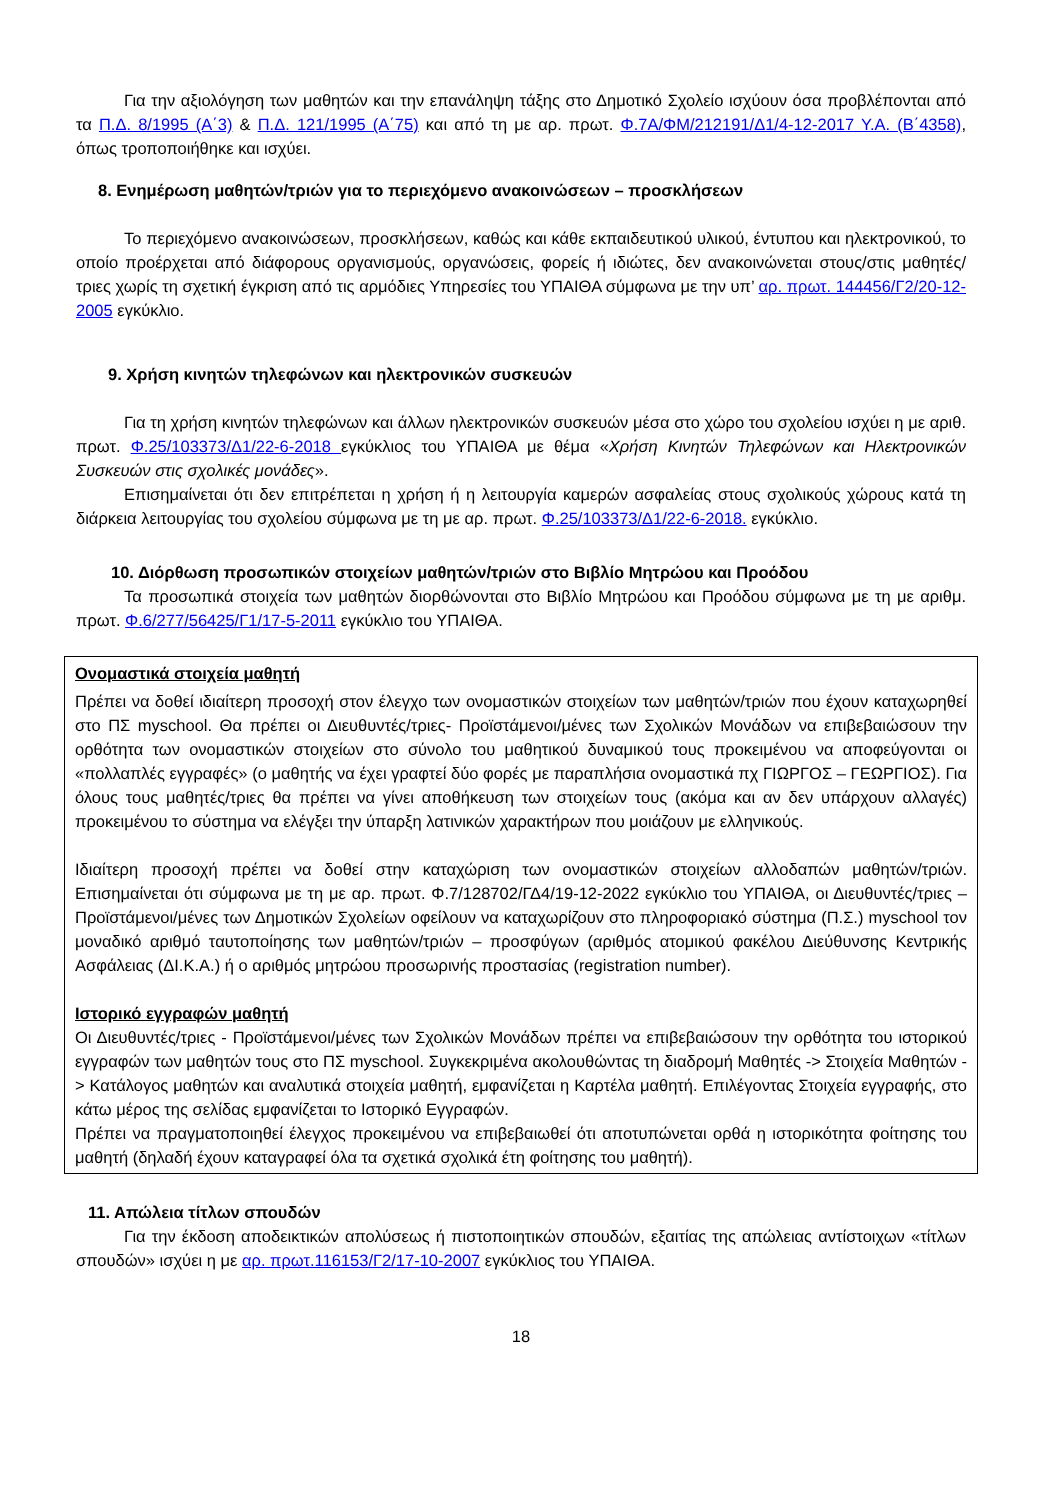Για την αξιολόγηση των μαθητών και την επανάληψη τάξης στο Δημοτικό Σχολείο ισχύουν όσα προβλέπονται από τα Π.Δ. 8/1995 (Α΄3) & Π.Δ. 121/1995 (Α΄75) και από τη με αρ. πρωτ. Φ.7Α/ΦΜ/212191/Δ1/4-12-2017 Υ.Α. (Β΄4358), όπως τροποποιήθηκε και ισχύει.
8. Ενημέρωση μαθητών/τριών για το περιεχόμενο ανακοινώσεων – προσκλήσεων
Το περιεχόμενο ανακοινώσεων, προσκλήσεων, καθώς και κάθε εκπαιδευτικού υλικού, έντυπου και ηλεκτρονικού, το οποίο προέρχεται από διάφορους οργανισμούς, οργανώσεις, φορείς ή ιδιώτες, δεν ανακοινώνεται στους/στις μαθητές/τριες χωρίς τη σχετική έγκριση από τις αρμόδιες Υπηρεσίες του ΥΠΑΙΘΑ σύμφωνα με την υπ’ αρ. πρωτ. 144456/Γ2/20-12-2005 εγκύκλιο.
9. Χρήση κινητών τηλεφώνων και ηλεκτρονικών συσκευών
Για τη χρήση κινητών τηλεφώνων και άλλων ηλεκτρονικών συσκευών μέσα στο χώρο του σχολείου ισχύει η με αριθ. πρωτ. Φ.25/103373/Δ1/22-6-2018 εγκύκλιος του ΥΠΑΙΘΑ με θέμα «Χρήση Κινητών Τηλεφώνων και Ηλεκτρονικών Συσκευών στις σχολικές μονάδες».
Επισημαίνεται ότι δεν επιτρέπεται η χρήση ή η λειτουργία καμερών ασφαλείας στους σχολικούς χώρους κατά τη διάρκεια λειτουργίας του σχολείου σύμφωνα με τη με αρ. πρωτ. Φ.25/103373/Δ1/22-6-2018. εγκύκλιο.
10. Διόρθωση προσωπικών στοιχείων μαθητών/τριών στο Βιβλίο Μητρώου και Προόδου
Τα προσωπικά στοιχεία των μαθητών διορθώνονται στο Βιβλίο Μητρώου και Προόδου σύμφωνα με τη με αριθμ. πρωτ. Φ.6/277/56425/Γ1/17-5-2011 εγκύκλιο του ΥΠΑΙΘΑ.
Ονομαστικά στοιχεία μαθητή
Πρέπει να δοθεί ιδιαίτερη προσοχή στον έλεγχο των ονομαστικών στοιχείων των μαθητών/τριών που έχουν καταχωρηθεί στο ΠΣ myschool. Θα πρέπει οι Διευθυντές/τριες- Προϊστάμενοι/μένες των Σχολικών Μονάδων να επιβεβαιώσουν την ορθότητα των ονομαστικών στοιχείων στο σύνολο του μαθητικού δυναμικού τους προκειμένου να αποφεύγονται οι «πολλαπλές εγγραφές» (ο μαθητής να έχει γραφτεί δύο φορές με παραπλήσια ονομαστικά πχ ΓΙΩΡΓΟΣ – ΓΕΩΡΓΙΟΣ). Για όλους τους μαθητές/τριες θα πρέπει να γίνει αποθήκευση των στοιχείων τους (ακόμα και αν δεν υπάρχουν αλλαγές) προκειμένου το σύστημα να ελέγξει την ύπαρξη λατινικών χαρακτήρων που μοιάζουν με ελληνικούς.
Ιδιαίτερη προσοχή πρέπει να δοθεί στην καταχώριση των ονομαστικών στοιχείων αλλοδαπών μαθητών/τριών. Επισημαίνεται ότι σύμφωνα με τη με αρ. πρωτ. Φ.7/128702/ΓΔ4/19-12-2022 εγκύκλιο του ΥΠΑΙΘΑ, οι Διευθυντές/τριες – Προϊστάμενοι/μένες των Δημοτικών Σχολείων οφείλουν να καταχωρίζουν στο πληροφοριακό σύστημα (Π.Σ.) myschool τον μοναδικό αριθμό ταυτοποίησης των μαθητών/τριών – προσφύγων (αριθμός ατομικού φακέλου Διεύθυνσης Κεντρικής Ασφάλειας (ΔΙ.Κ.Α.) ή ο αριθμός μητρώου προσωρινής προστασίας (registration number).
Ιστορικό εγγραφών μαθητή
Οι Διευθυντές/τριες - Προϊστάμενοι/μένες των Σχολικών Μονάδων πρέπει να επιβεβαιώσουν την ορθότητα του ιστορικού εγγραφών των μαθητών τους στο ΠΣ myschool. Συγκεκριμένα ακολουθώντας τη διαδρομή Μαθητές -> Στοιχεία Μαθητών -> Κατάλογος μαθητών και αναλυτικά στοιχεία μαθητή, εμφανίζεται η Καρτέλα μαθητή. Επιλέγοντας Στοιχεία εγγραφής, στο κάτω μέρος της σελίδας εμφανίζεται το Ιστορικό Εγγραφών.
Πρέπει να πραγματοποιηθεί έλεγχος προκειμένου να επιβεβαιωθεί ότι αποτυπώνεται ορθά η ιστορικότητα φοίτησης του μαθητή (δηλαδή έχουν καταγραφεί όλα τα σχετικά σχολικά έτη φοίτησης του μαθητή).
11. Απώλεια τίτλων σπουδών
Για την έκδοση αποδεικτικών απολύσεως ή πιστοποιητικών σπουδών, εξαιτίας της απώλειας αντίστοιχων «τίτλων σπουδών» ισχύει η με αρ. πρωτ.116153/Γ2/17-10-2007 εγκύκλιος του ΥΠΑΙΘΑ.
18